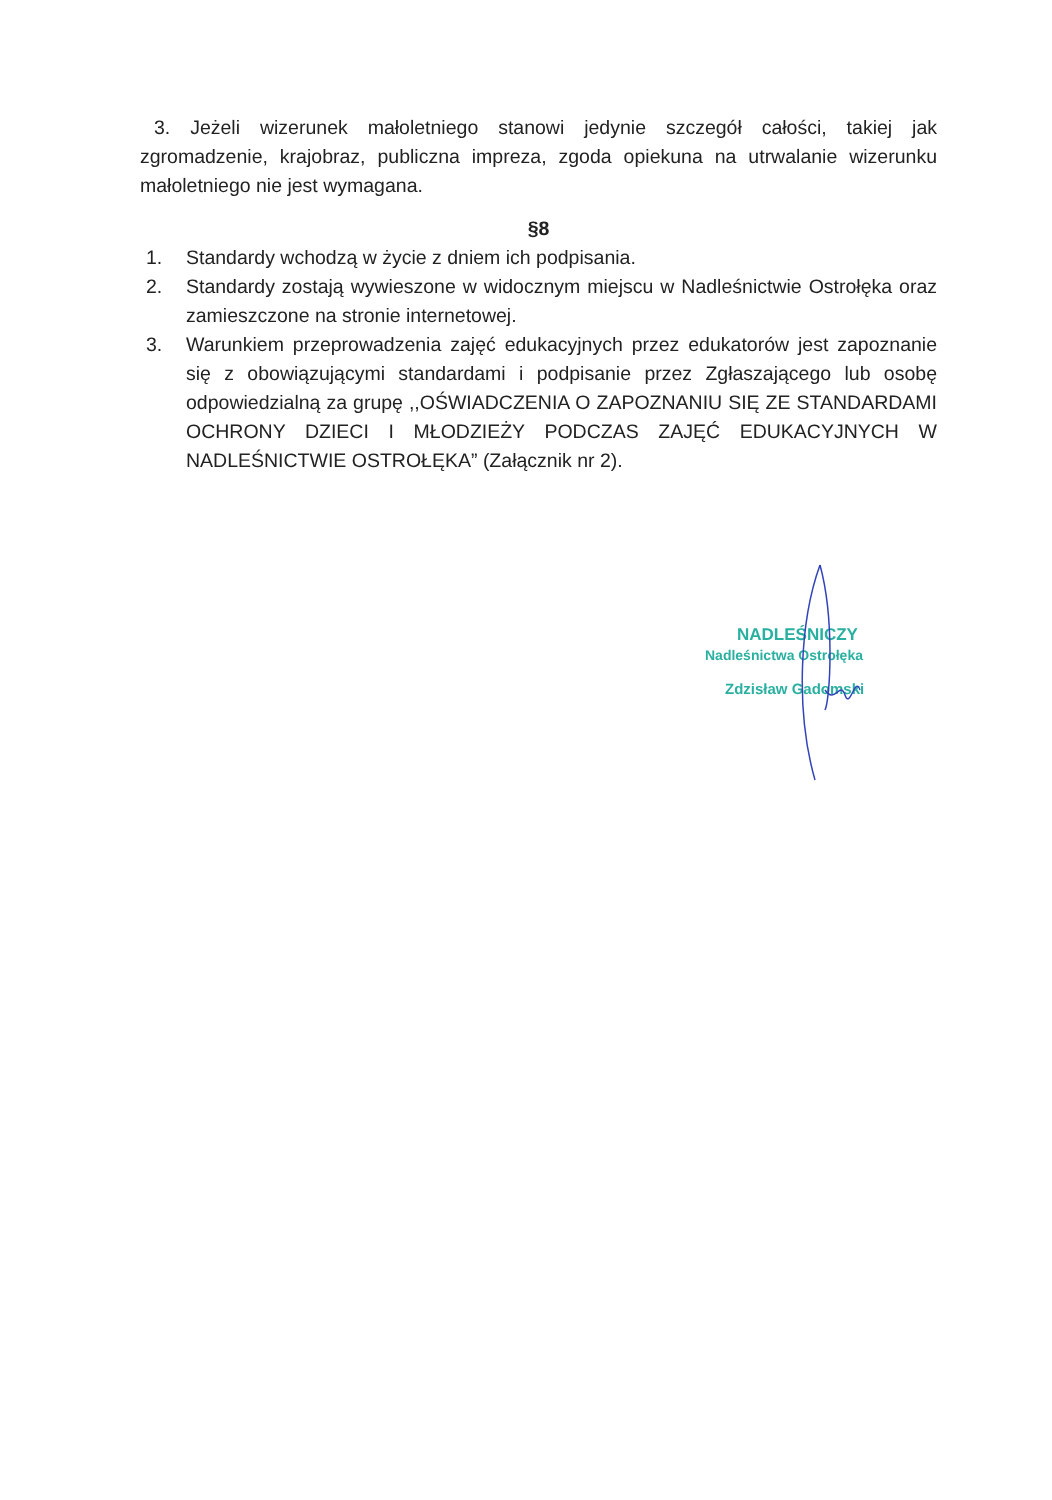3. Jeżeli wizerunek małoletniego stanowi jedynie szczegół całości, takiej jak zgromadzenie, krajobraz, publiczna impreza, zgoda opiekuna na utrwalanie wizerunku małoletniego nie jest wymagana.
§8
1. Standardy wchodzą w życie z dniem ich podpisania.
2. Standardy zostają wywieszone w widocznym miejscu w Nadleśnictwie Ostrołęka oraz zamieszczone na stronie internetowej.
3. Warunkiem przeprowadzenia zajęć edukacyjnych przez edukatorów jest zapoznanie się z obowiązującymi standardami i podpisanie przez Zgłaszającego lub osobę odpowiedzialną za grupę ,,OŚWIADCZENIA O ZAPOZNANIU SIĘ ZE STANDARDAMI OCHRONY DZIECI I MŁODZIEŻY PODCZAS ZAJĘĆ EDUKACYJNYCH W NADLEŚNICTWIE OSTROŁĘKA” (Załącznik nr 2).
NADLEŚNICZY
Nadleśnictwa Ostrołęka
Zdzisław Gadomski